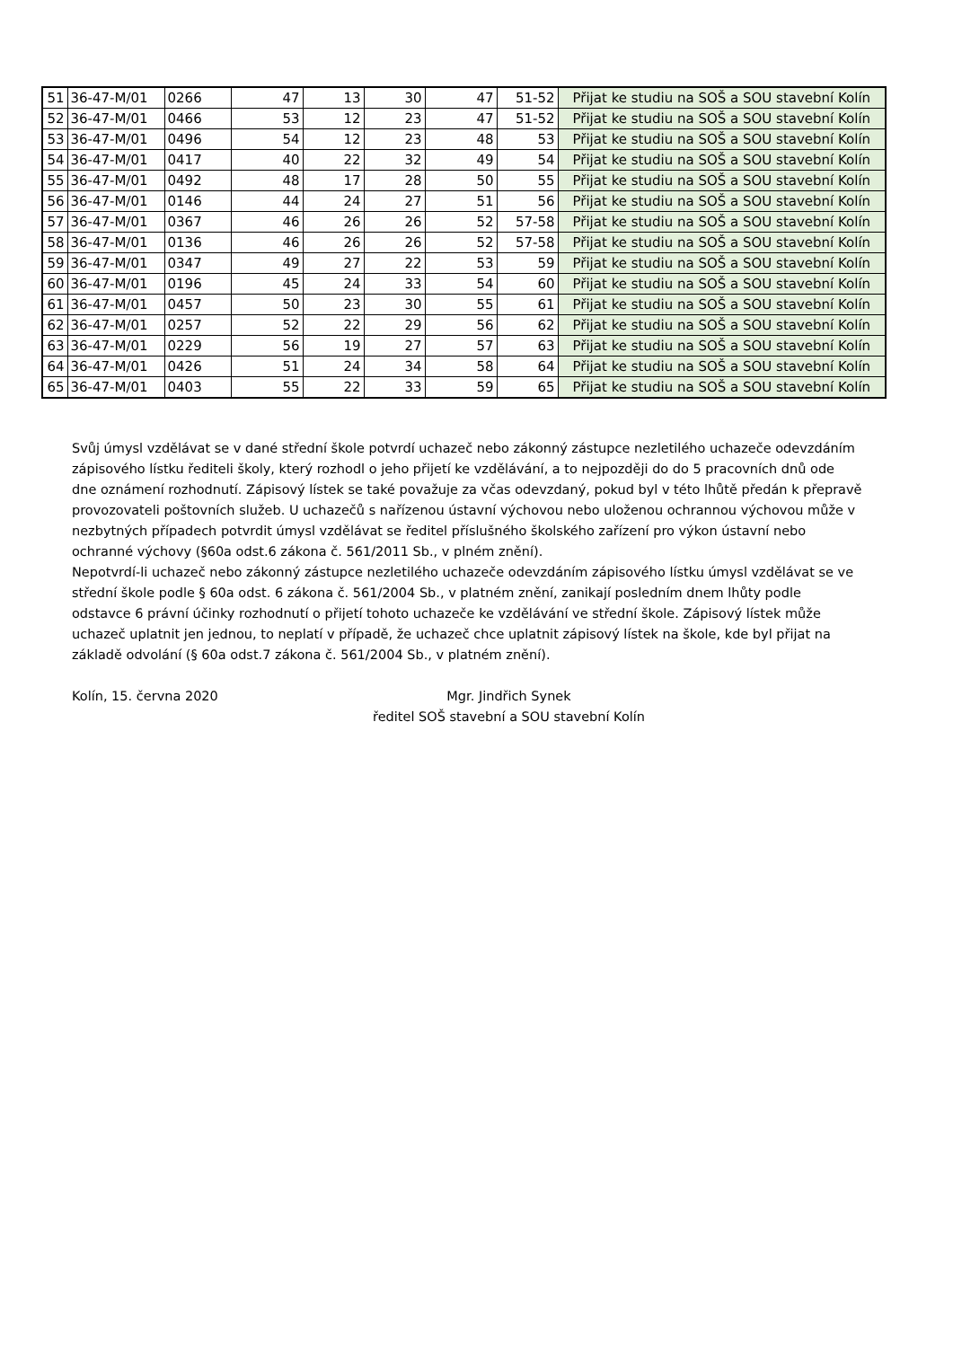| 51 | 36-47-M/01 | 0266 | 47 | 13 | 30 | 47 | 51-52 | Přijat ke studiu na SOŠ a SOU stavební Kolín |
| 52 | 36-47-M/01 | 0466 | 53 | 12 | 23 | 47 | 51-52 | Přijat ke studiu na SOŠ a SOU stavební Kolín |
| 53 | 36-47-M/01 | 0496 | 54 | 12 | 23 | 48 | 53 | Přijat ke studiu na SOŠ a SOU stavební Kolín |
| 54 | 36-47-M/01 | 0417 | 40 | 22 | 32 | 49 | 54 | Přijat ke studiu na SOŠ a SOU stavební Kolín |
| 55 | 36-47-M/01 | 0492 | 48 | 17 | 28 | 50 | 55 | Přijat ke studiu na SOŠ a SOU stavební Kolín |
| 56 | 36-47-M/01 | 0146 | 44 | 24 | 27 | 51 | 56 | Přijat ke studiu na SOŠ a SOU stavební Kolín |
| 57 | 36-47-M/01 | 0367 | 46 | 26 | 26 | 52 | 57-58 | Přijat ke studiu na SOŠ a SOU stavební Kolín |
| 58 | 36-47-M/01 | 0136 | 46 | 26 | 26 | 52 | 57-58 | Přijat ke studiu na SOŠ a SOU stavební Kolín |
| 59 | 36-47-M/01 | 0347 | 49 | 27 | 22 | 53 | 59 | Přijat ke studiu na SOŠ a SOU stavební Kolín |
| 60 | 36-47-M/01 | 0196 | 45 | 24 | 33 | 54 | 60 | Přijat ke studiu na SOŠ a SOU stavební Kolín |
| 61 | 36-47-M/01 | 0457 | 50 | 23 | 30 | 55 | 61 | Přijat ke studiu na SOŠ a SOU stavební Kolín |
| 62 | 36-47-M/01 | 0257 | 52 | 22 | 29 | 56 | 62 | Přijat ke studiu na SOŠ a SOU stavební Kolín |
| 63 | 36-47-M/01 | 0229 | 56 | 19 | 27 | 57 | 63 | Přijat ke studiu na SOŠ a SOU stavební Kolín |
| 64 | 36-47-M/01 | 0426 | 51 | 24 | 34 | 58 | 64 | Přijat ke studiu na SOŠ a SOU stavební Kolín |
| 65 | 36-47-M/01 | 0403 | 55 | 22 | 33 | 59 | 65 | Přijat ke studiu na SOŠ a SOU stavební Kolín |
Svůj úmysl vzdělávat se v dané střední škole potvrdí uchazeč nebo zákonný zástupce nezletilého uchazeče odevzdáním zápisového lístku řediteli školy, který rozhodl o jeho přijetí ke vzdělávání, a to nejpozději do do 5 pracovních dnů ode dne oznámení rozhodnutí. Zápisový lístek se také považuje za včas odevzdaný, pokud byl v této lhůtě předán k přepravě provozovateli poštovních služeb. U uchazečů s nařízenou ústavní výchovou nebo uloženou ochrannou výchovou může v nezbytných případech potvrdit úmysl vzdělávat se ředitel příslušného školského zařízení pro výkon ústavní nebo ochranné výchovy (§60a odst.6 zákona č. 561/2011 Sb., v plném znění).
Nepotvrdí-li uchazeč nebo zákonný zástupce nezletilého uchazeče odevzdáním zápisového lístku úmysl vzdělávat se ve střední škole podle § 60a odst. 6 zákona č. 561/2004 Sb., v platném znění, zanikají posledním dnem lhůty podle odstavce 6 právní účinky rozhodnutí o přijetí tohoto uchazeče ke vzdělávání ve střední škole. Zápisový lístek může uchazeč uplatnit jen jednou, to neplatí v případě, že uchazeč chce uplatnit zápisový lístek na škole, kde byl přijat na základě odvolání (§ 60a odst.7 zákona č. 561/2004 Sb., v platném znění).
Kolín, 15. června 2020 Mgr. Jindřich Synek
ředitel SOŠ stavební a SOU stavební Kolín